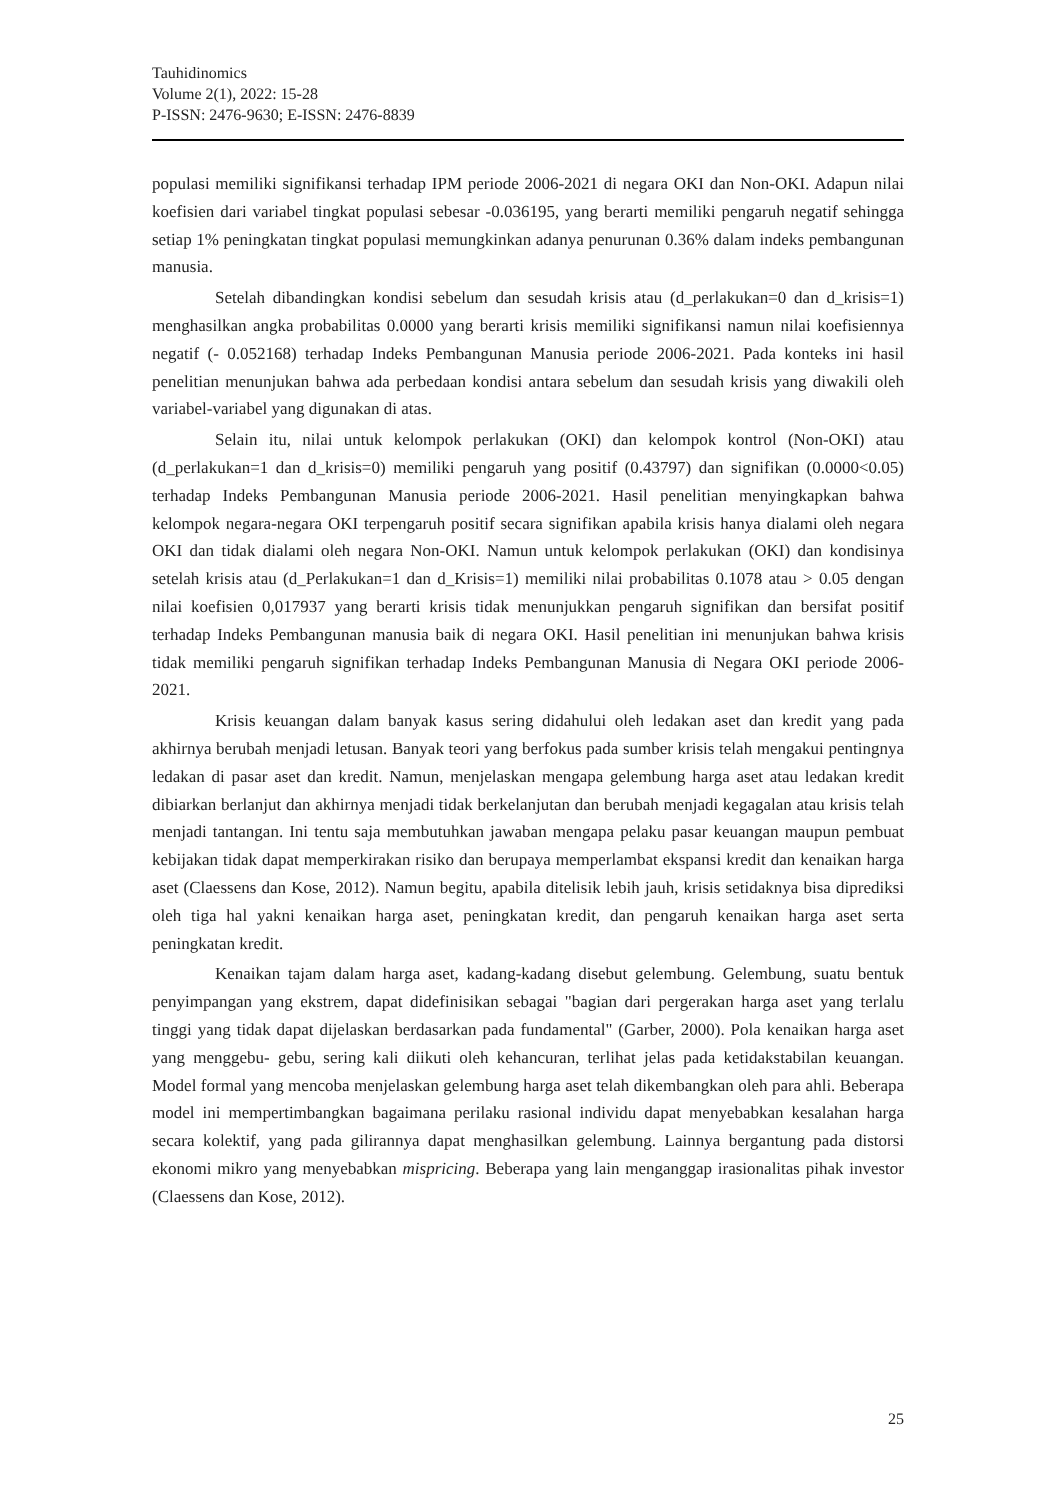Tauhidinomics
Volume 2(1), 2022: 15-28
P-ISSN: 2476-9630; E-ISSN: 2476-8839
populasi memiliki signifikansi terhadap IPM periode 2006-2021 di negara OKI dan Non-OKI. Adapun nilai koefisien dari variabel tingkat populasi sebesar -0.036195, yang berarti memiliki pengaruh negatif sehingga setiap 1% peningkatan tingkat populasi memungkinkan adanya penurunan 0.36% dalam indeks pembangunan manusia.
Setelah dibandingkan kondisi sebelum dan sesudah krisis atau (d_perlakukan=0 dan d_krisis=1) menghasilkan angka probabilitas 0.0000 yang berarti krisis memiliki signifikansi namun nilai koefisiennya negatif (- 0.052168) terhadap Indeks Pembangunan Manusia periode 2006-2021. Pada konteks ini hasil penelitian menunjukan bahwa ada perbedaan kondisi antara sebelum dan sesudah krisis yang diwakili oleh variabel-variabel yang digunakan di atas.
Selain itu, nilai untuk kelompok perlakukan (OKI) dan kelompok kontrol (Non-OKI) atau (d_perlakukan=1 dan d_krisis=0) memiliki pengaruh yang positif (0.43797) dan signifikan (0.0000<0.05) terhadap Indeks Pembangunan Manusia periode 2006-2021. Hasil penelitian menyingkapkan bahwa kelompok negara-negara OKI terpengaruh positif secara signifikan apabila krisis hanya dialami oleh negara OKI dan tidak dialami oleh negara Non-OKI. Namun untuk kelompok perlakukan (OKI) dan kondisinya setelah krisis atau (d_Perlakukan=1 dan d_Krisis=1) memiliki nilai probabilitas 0.1078 atau > 0.05 dengan nilai koefisien 0,017937 yang berarti krisis tidak menunjukkan pengaruh signifikan dan bersifat positif terhadap Indeks Pembangunan manusia baik di negara OKI. Hasil penelitian ini menunjukan bahwa krisis tidak memiliki pengaruh signifikan terhadap Indeks Pembangunan Manusia di Negara OKI periode 2006-2021.
Krisis keuangan dalam banyak kasus sering didahului oleh ledakan aset dan kredit yang pada akhirnya berubah menjadi letusan. Banyak teori yang berfokus pada sumber krisis telah mengakui pentingnya ledakan di pasar aset dan kredit. Namun, menjelaskan mengapa gelembung harga aset atau ledakan kredit dibiarkan berlanjut dan akhirnya menjadi tidak berkelanjutan dan berubah menjadi kegagalan atau krisis telah menjadi tantangan. Ini tentu saja membutuhkan jawaban mengapa pelaku pasar keuangan maupun pembuat kebijakan tidak dapat memperkirakan risiko dan berupaya memperlambat ekspansi kredit dan kenaikan harga aset (Claessens dan Kose, 2012). Namun begitu, apabila ditelisik lebih jauh, krisis setidaknya bisa diprediksi oleh tiga hal yakni kenaikan harga aset, peningkatan kredit, dan pengaruh kenaikan harga aset serta peningkatan kredit.
Kenaikan tajam dalam harga aset, kadang-kadang disebut gelembung. Gelembung, suatu bentuk penyimpangan yang ekstrem, dapat didefinisikan sebagai "bagian dari pergerakan harga aset yang terlalu tinggi yang tidak dapat dijelaskan berdasarkan pada fundamental" (Garber, 2000). Pola kenaikan harga aset yang menggebu- gebu, sering kali diikuti oleh kehancuran, terlihat jelas pada ketidakstabilan keuangan. Model formal yang mencoba menjelaskan gelembung harga aset telah dikembangkan oleh para ahli. Beberapa model ini mempertimbangkan bagaimana perilaku rasional individu dapat menyebabkan kesalahan harga secara kolektif, yang pada gilirannya dapat menghasilkan gelembung. Lainnya bergantung pada distorsi ekonomi mikro yang menyebabkan mispricing. Beberapa yang lain menganggap irasionalitas pihak investor (Claessens dan Kose, 2012).
25